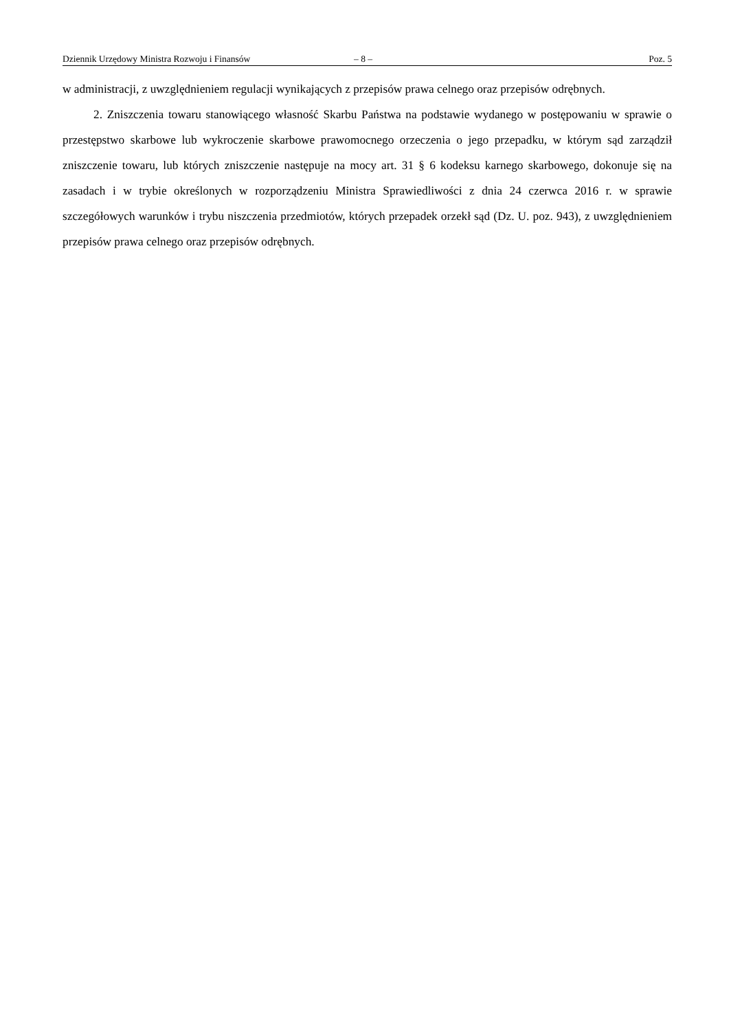Dziennik Urzędowy Ministra Rozwoju i Finansów – 8 – Poz. 5
w administracji, z uwzględnieniem regulacji wynikających z przepisów prawa celnego oraz przepisów odrębnych.
2. Zniszczenia towaru stanowiącego własność Skarbu Państwa na podstawie wydanego w postępowaniu w sprawie o przestępstwo skarbowe lub wykroczenie skarbowe prawomocnego orzeczenia o jego przepadku, w którym sąd zarządził zniszczenie towaru, lub których zniszczenie następuje na mocy art. 31 § 6 kodeksu karnego skarbowego, dokonuje się na zasadach i w trybie określonych w rozporządzeniu Ministra Sprawiedliwości z dnia 24 czerwca 2016 r. w sprawie szczegółowych warunków i trybu niszczenia przedmiotów, których przepadek orzekł sąd (Dz. U. poz. 943), z uwzględnieniem przepisów prawa celnego oraz przepisów odrębnych.